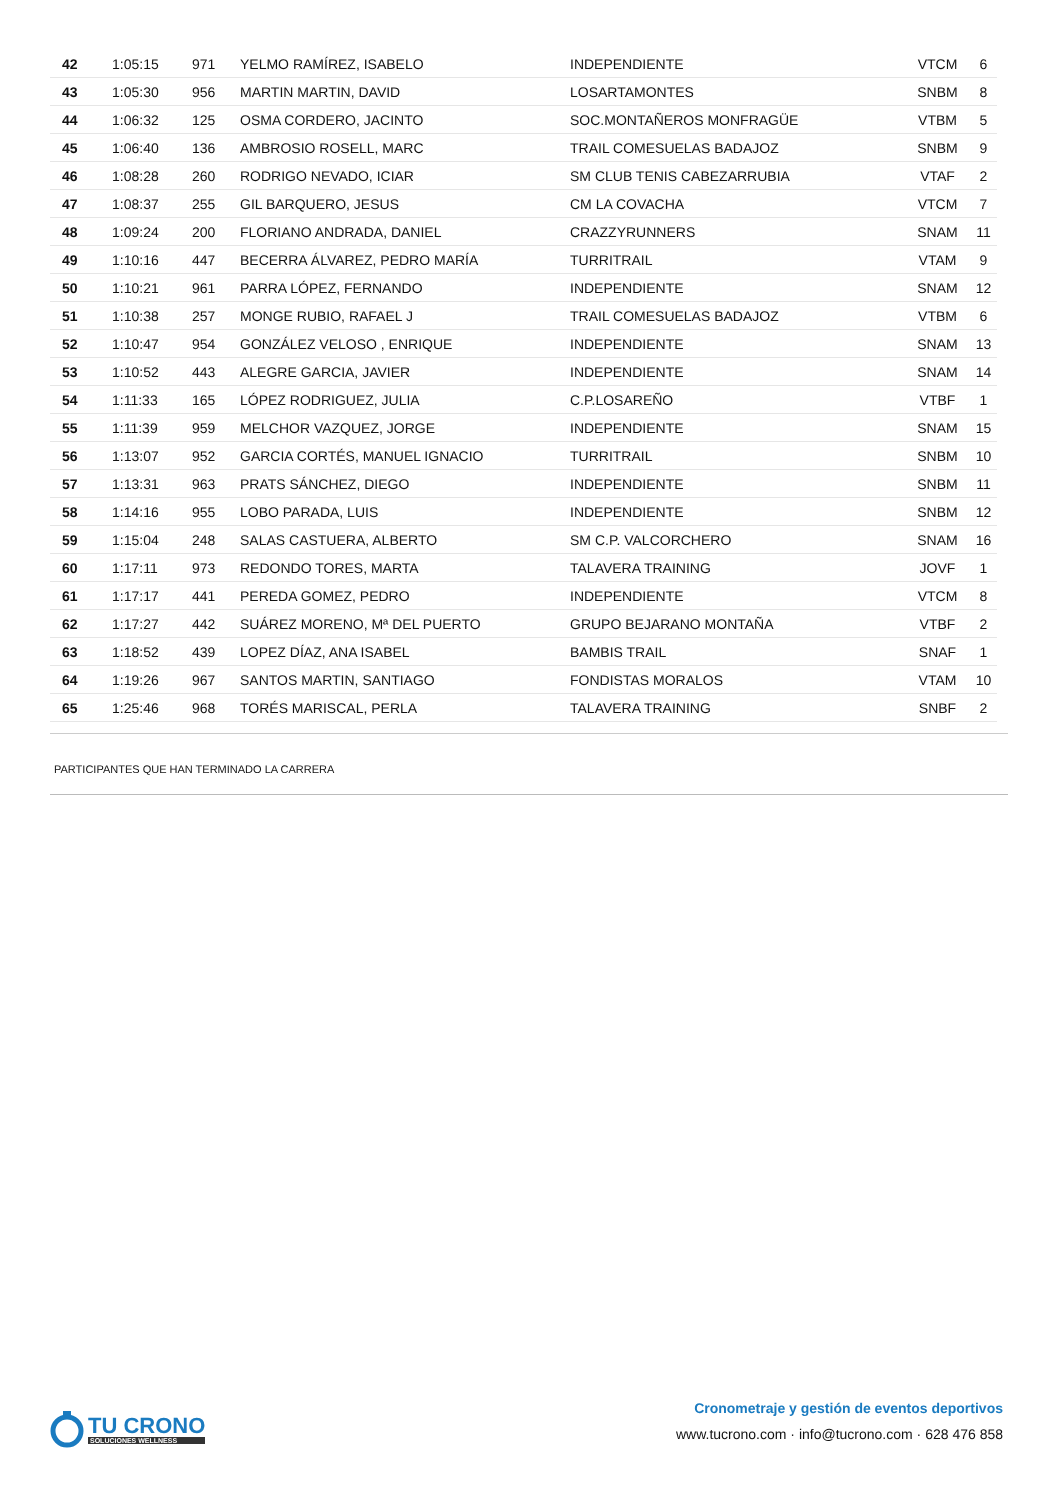| 42 | 1:05:15 | 971 | YELMO RAMÍREZ, ISABELO | INDEPENDIENTE | VTCM | 6 |
| 43 | 1:05:30 | 956 | MARTIN MARTIN, DAVID | LOSARTAMONTES | SNBM | 8 |
| 44 | 1:06:32 | 125 | OSMA CORDERO, JACINTO | SOC.MONTAÑEROS MONFRAGÜE | VTBM | 5 |
| 45 | 1:06:40 | 136 | AMBROSIO ROSELL, MARC | TRAIL COMESUELAS BADAJOZ | SNBM | 9 |
| 46 | 1:08:28 | 260 | RODRIGO NEVADO, ICIAR | SM CLUB TENIS CABEZARRUBIA | VTAF | 2 |
| 47 | 1:08:37 | 255 | GIL BARQUERO, JESUS | CM LA COVACHA | VTCM | 7 |
| 48 | 1:09:24 | 200 | FLORIANO ANDRADA, DANIEL | CRAZZYRUNNERS | SNAM | 11 |
| 49 | 1:10:16 | 447 | BECERRA ÁLVAREZ, PEDRO MARÍA | TURRITRAIL | VTAM | 9 |
| 50 | 1:10:21 | 961 | PARRA LÓPEZ, FERNANDO | INDEPENDIENTE | SNAM | 12 |
| 51 | 1:10:38 | 257 | MONGE RUBIO, RAFAEL J | TRAIL COMESUELAS BADAJOZ | VTBM | 6 |
| 52 | 1:10:47 | 954 | GONZÁLEZ VELOSO , ENRIQUE | INDEPENDIENTE | SNAM | 13 |
| 53 | 1:10:52 | 443 | ALEGRE GARCIA, JAVIER | INDEPENDIENTE | SNAM | 14 |
| 54 | 1:11:33 | 165 | LÓPEZ RODRIGUEZ, JULIA | C.P.LOSAREÑO | VTBF | 1 |
| 55 | 1:11:39 | 959 | MELCHOR VAZQUEZ, JORGE | INDEPENDIENTE | SNAM | 15 |
| 56 | 1:13:07 | 952 | GARCIA CORTÉS, MANUEL IGNACIO | TURRITRAIL | SNBM | 10 |
| 57 | 1:13:31 | 963 | PRATS SÁNCHEZ, DIEGO | INDEPENDIENTE | SNBM | 11 |
| 58 | 1:14:16 | 955 | LOBO PARADA, LUIS | INDEPENDIENTE | SNBM | 12 |
| 59 | 1:15:04 | 248 | SALAS CASTUERA, ALBERTO | SM C.P. VALCORCHERO | SNAM | 16 |
| 60 | 1:17:11 | 973 | REDONDO TORES, MARTA | TALAVERA TRAINING | JOVF | 1 |
| 61 | 1:17:17 | 441 | PEREDA GOMEZ, PEDRO | INDEPENDIENTE | VTCM | 8 |
| 62 | 1:17:27 | 442 | SUÁREZ MORENO, Mª DEL PUERTO | GRUPO BEJARANO MONTAÑA | VTBF | 2 |
| 63 | 1:18:52 | 439 | LOPEZ DÍAZ, ANA ISABEL | BAMBIS TRAIL | SNAF | 1 |
| 64 | 1:19:26 | 967 | SANTOS MARTIN, SANTIAGO | FONDISTAS MORALOS | VTAM | 10 |
| 65 | 1:25:46 | 968 | TORÉS MARISCAL, PERLA | TALAVERA TRAINING | SNBF | 2 |
PARTICIPANTES QUE HAN TERMINADO LA CARRERA
TU CRONO
SOLUCIONES WELLNESS
Cronometraje y gestión de eventos deportivos
www.tucrono.com · info@tucrono.com · 628 476 858